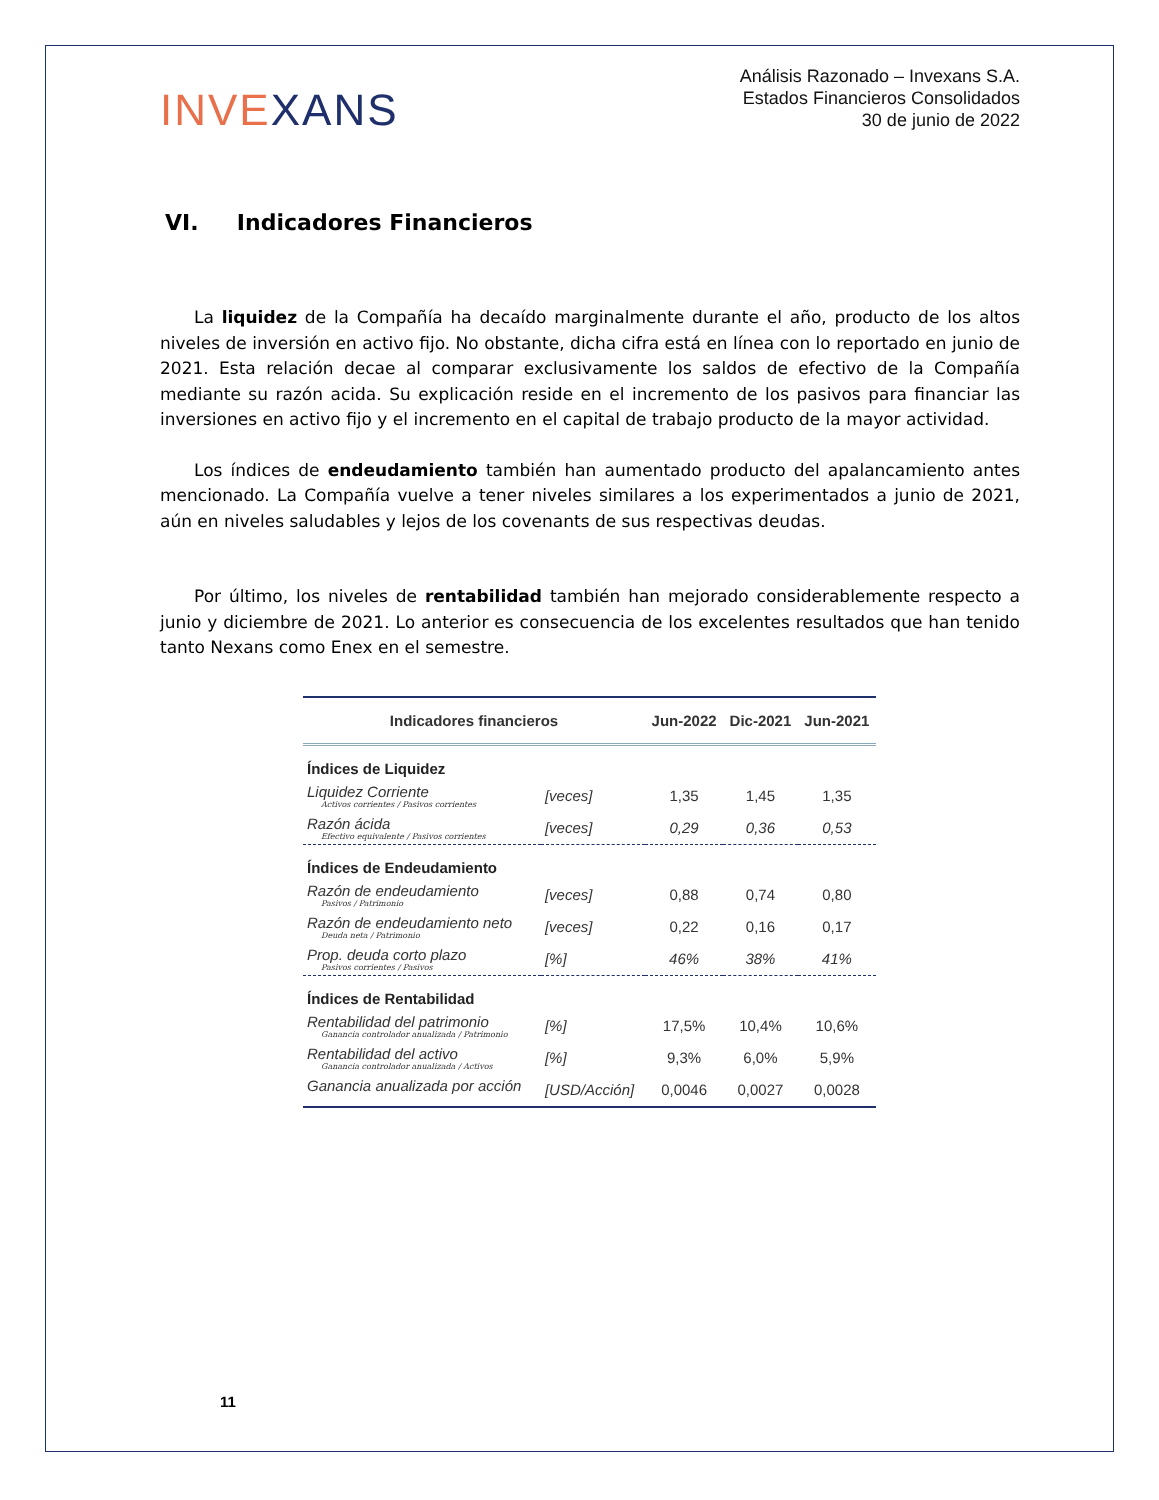INVEXANS
Análisis Razonado – Invexans S.A.
Estados Financieros Consolidados
30 de junio de 2022
VI. Indicadores Financieros
La liquidez de la Compañía ha decaído marginalmente durante el año, producto de los altos niveles de inversión en activo fijo. No obstante, dicha cifra está en línea con lo reportado en junio de 2021. Esta relación decae al comparar exclusivamente los saldos de efectivo de la Compañía mediante su razón acida. Su explicación reside en el incremento de los pasivos para financiar las inversiones en activo fijo y el incremento en el capital de trabajo producto de la mayor actividad.
Los índices de endeudamiento también han aumentado producto del apalancamiento antes mencionado. La Compañía vuelve a tener niveles similares a los experimentados a junio de 2021, aún en niveles saludables y lejos de los covenants de sus respectivas deudas.
Por último, los niveles de rentabilidad también han mejorado considerablemente respecto a junio y diciembre de 2021. Lo anterior es consecuencia de los excelentes resultados que han tenido tanto Nexans como Enex en el semestre.
| Indicadores financieros | | Jun-2022 | Dic-2021 | Jun-2021 |
| --- | --- | --- | --- | --- |
| Índices de Liquidez | | | | |
| Liquidez Corriente Activos corrientes / Pasivos corrientes | [veces] | 1,35 | 1,45 | 1,35 |
| Razón ácida Efectivo equivalente / Pasivos corrientes | [veces] | 0,29 | 0,36 | 0,53 |
| Índices de Endeudamiento | | | | |
| Razón de endeudamiento Pasivos / Patrimonio | [veces] | 0,88 | 0,74 | 0,80 |
| Razón de endeudamiento neto Deuda neta / Patrimonio | [veces] | 0,22 | 0,16 | 0,17 |
| Prop. deuda corto plazo Pasivos corrientes / Pasivos | [%] | 46% | 38% | 41% |
| Índices de Rentabilidad | | | | |
| Rentabilidad del patrimonio Ganancia controlador anualizada / Patrimonio | [%] | 17,5% | 10,4% | 10,6% |
| Rentabilidad del activo Ganancia controlador anualizada / Activos | [%] | 9,3% | 6,0% | 5,9% |
| Ganancia anualizada por acción | [USD/Acción] | 0,0046 | 0,0027 | 0,0028 |
11